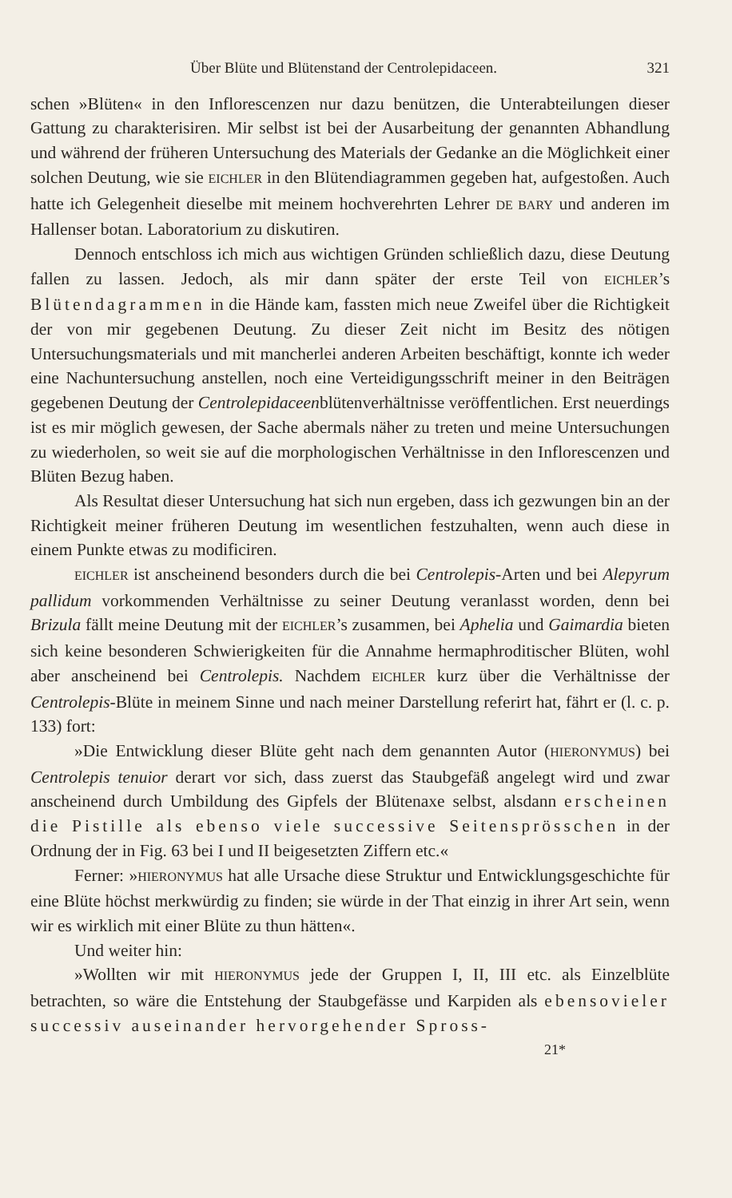Über Blüte und Blütenstand der Centrolepidaceen. 321
schen »Blüten« in den Inflorescenzen nur dazu benützen, die Unterabteilungen dieser Gattung zu charakterisiren. Mir selbst ist bei der Ausarbeitung der genannten Abhandlung und während der früheren Untersuchung des Materials der Gedanke an die Möglichkeit einer solchen Deutung, wie sie EICHLER in den Blütendiagrammen gegeben hat, aufgestoßen. Auch hatte ich Gelegenheit dieselbe mit meinem hochverehrten Lehrer DE BARY und anderen im Hallenser botan. Laboratorium zu diskutiren.
Dennoch entschloss ich mich aus wichtigen Gründen schließlich dazu, diese Deutung fallen zu lassen. Jedoch, als mir dann später der erste Teil von EICHLER’s Blütendagrammen in die Hände kam, fassten mich neue Zweifel über die Richtigkeit der von mir gegebenen Deutung. Zu dieser Zeit nicht im Besitz des nötigen Untersuchungsmaterials und mit mancherlei anderen Arbeiten beschäftigt, konnte ich weder eine Nachuntersuchung anstellen, noch eine Verteidigungsschrift meiner in den Beiträgen gegebenen Deutung der Centrolepidaceenblütenverhältnisse veröffentlichen. Erst neuerdings ist es mir möglich gewesen, der Sache abermals näher zu treten und meine Untersuchungen zu wiederholen, so weit sie auf die morphologischen Verhältnisse in den Inflorescenzen und Blüten Bezug haben.
Als Resultat dieser Untersuchung hat sich nun ergeben, dass ich gezwungen bin an der Richtigkeit meiner früheren Deutung im wesentlichen festzuhalten, wenn auch diese in einem Punkte etwas zu modificiren.
EICHLER ist anscheinend besonders durch die bei Centrolepis-Arten und bei Alepyrum pallidum vorkommenden Verhältnisse zu seiner Deutung veranlasst worden, denn bei Brizula fällt meine Deutung mit der EICHLER’s zusammen, bei Aphelia und Gaimardia bieten sich keine besonderen Schwierigkeiten für die Annahme hermaphroditischer Blüten, wohl aber anscheinend bei Centrolepis. Nachdem EICHLER kurz über die Verhältnisse der Centrolepis-Blüte in meinem Sinne und nach meiner Darstellung referirt hat, fährt er (l. c. p. 133) fort:
»Die Entwicklung dieser Blüte geht nach dem genannten Autor (HIERONYMUS) bei Centrolepis tenuior derart vor sich, dass zuerst das Staubgefäß angelegt wird und zwar anscheinend durch Umbildung des Gipfels der Blütenaxe selbst, alsdann erscheinen die Pistille als ebenso viele successive Seitensprösschen in der Ordnung der in Fig. 63 bei I und II beigesetzten Ziffern etc.«
Ferner: »HIERONYMUS hat alle Ursache diese Struktur und Entwicklungsgeschichte für eine Blüte höchst merkwürdig zu finden; sie würde in der That einzig in ihrer Art sein, wenn wir es wirklich mit einer Blüte zu thun hätten«.
Und weiter hin:
»Wollten wir mit HIERONYMUS jede der Gruppen I, II, III etc. als Einzelblüte betrachten, so wäre die Entstehung der Staubgefässe und Karpiden als ebensovieler successiv auseinander hervorgehender Spross-
21*